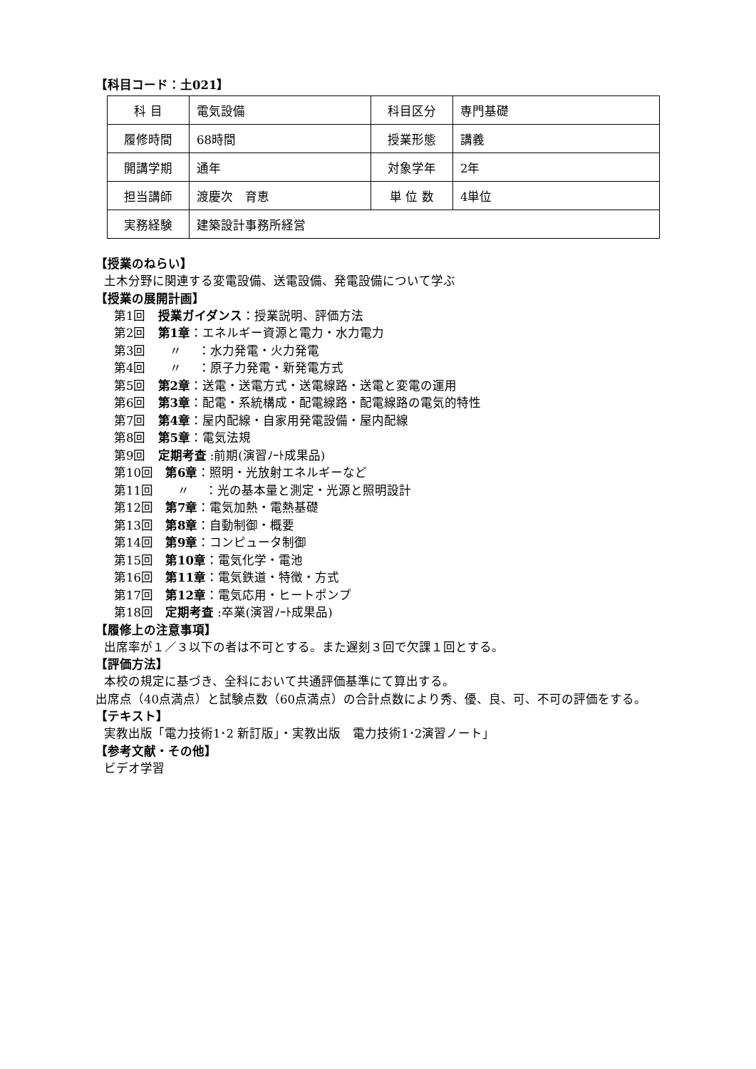【科目コード：土021】
| 科 目 | 電気設備 | 科目区分 | 専門基礎 |
| 履修時間 | 68時間 | 授業形態 | 講義 |
| 開講学期 | 通年 | 対象学年 | 2年 |
| 担当講師 | 渡慶次 育恵 | 単 位 数 | 4単位 |
| 実務経験 | 建築設計事務所経営 | | |
【授業のねらい】
土木分野に関連する変電設備、送電設備、発電設備について学ぶ
【授業の展開計画】
第1回　授業ガイダンス：授業説明、評価方法
第2回　第1章：エネルギー資源と電力・水力電力
第3回　　〃　 ：水力発電・火力発電
第4回　　〃　 ：原子力発電・新発電方式
第5回　第2章：送電・送電方式・送電線路・送電と変電の運用
第6回　第3章：配電・系統構成・配電線路・配電線路の電気的特性
第7回　第4章：屋内配線・自家用発電設備・屋内配線
第8回　第5章：電気法規
第9回　定期考査 :前期(演習ﾉｰﾄ成果品)
第10回　第6章：照明・光放射エネルギーなど
第11回　　〃　 ：光の基本量と測定・光源と照明設計
第12回　第7章：電気加熱・電熱基礎
第13回　第8章：自動制御・概要
第14回　第9章：コンピュータ制御
第15回　第10章：電気化学・電池
第16回　第11章：電気鉄道・特徴・方式
第17回　第12章：電気応用・ヒートポンプ
第18回　定期考査 :卒業(演習ﾉｰﾄ成果品)
【履修上の注意事項】
出席率が１／３以下の者は不可とする。また遅刻３回で欠課１回とする。
【評価方法】
本校の規定に基づき、全科において共通評価基準にて算出する。
出席点（40点満点）と試験点数（60点満点）の合計点数により秀、優、良、可、不可の評価をする。
【テキスト】
実教出版「電力技術1･2 新訂版」・実教出版　電力技術1･2演習ノート」
【参考文献・その他】
ビデオ学習